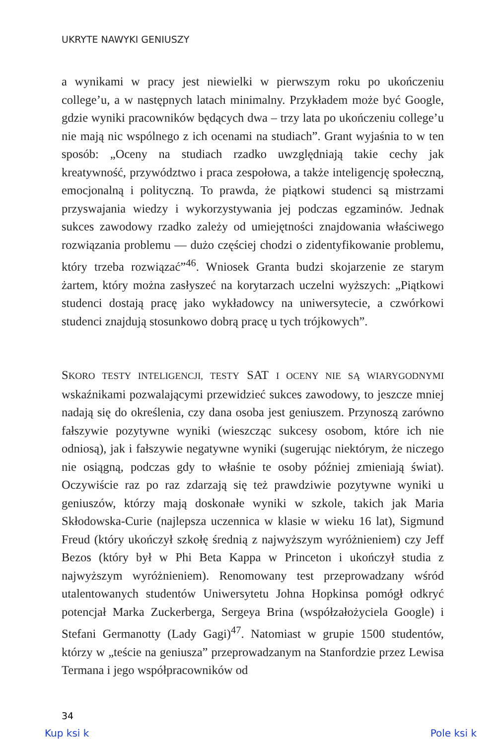UKRYTE NAWYKI GENIUSZY
a wynikami w pracy jest niewielki w pierwszym roku po ukończeniu college’u, a w następnych latach minimalny. Przykładem może być Google, gdzie wyniki pracowników będących dwa – trzy lata po ukończeniu college’u nie mają nic wspólnego z ich ocenami na studiach”. Grant wyjaśnia to w ten sposób: „Oceny na studiach rzadko uwzględniają takie cechy jak kreatywność, przywództwo i praca zespołowa, a także inteligencję społeczną, emocjonalną i polityczną. To prawda, że piątkowi studenci są mistrzami przyswajania wiedzy i wykorzystywania jej podczas egzaminów. Jednak sukces zawodowy rzadko zależy od umiejętności znajdowania właściwego rozwiązania problemu — dużo częściej chodzi o zidentyfikowanie problemu, który trzeba rozwiązać”<sup>46</sup>. Wniosek Granta budzi skojarzenie ze starym żartem, który można zasłyszeć na korytarzach uczelni wyższych: „Piątkowi studenci dostają pracę jako wykładowcy na uniwersytecie, a czwórkowi studenci znajdują stosunkowo dobrą pracę u tych trójkowych”.
SKORO TESTY INTELIGENCJI, TESTY SAT I OCENY NIE SĄ WIARYGODNYMI wskaźnikami pozwalającymi przewidzieć sukces zawodowy, to jeszcze mniej nadają się do określenia, czy dana osoba jest geniuszem. Przynoszą zarówno fałszywie pozytywne wyniki (wieszcząc sukcesy osobom, które ich nie odniosą), jak i fałszywie negatywne wyniki (sugerując niektórym, że niczego nie osiągną, podczas gdy to właśnie te osoby później zmieniają świat). Oczywiście raz po raz zdarzają się też prawdziwie pozytywne wyniki u geniuszów, którzy mają doskonałe wyniki w szkole, takich jak Maria Skłodowska-Curie (najlepsza uczennica w klasie w wieku 16 lat), Sigmund Freud (który ukończył szkołę średnią z najwyższym wyróżnieniem) czy Jeff Bezos (który był w Phi Beta Kappa w Princeton i ukończył studia z najwyższym wyróżnieniem). Renomowany test przeprowadzany wśród utalentowanych studentów Uniwersytetu Johna Hopkinsa pomógł odkryć potencjał Marka Zuckerberga, Sergeya Brina (współzałożyciela Google) i Stefani Germanotty (Lady Gagi)<sup>47</sup>. Natomiast w grupie 1500 studentów, którzy w „teście na geniusza” przeprowadzanym na Stanfordzie przez Lewisa Termana i jego współpracowników od
34
Kup ksi k Pole ksi k